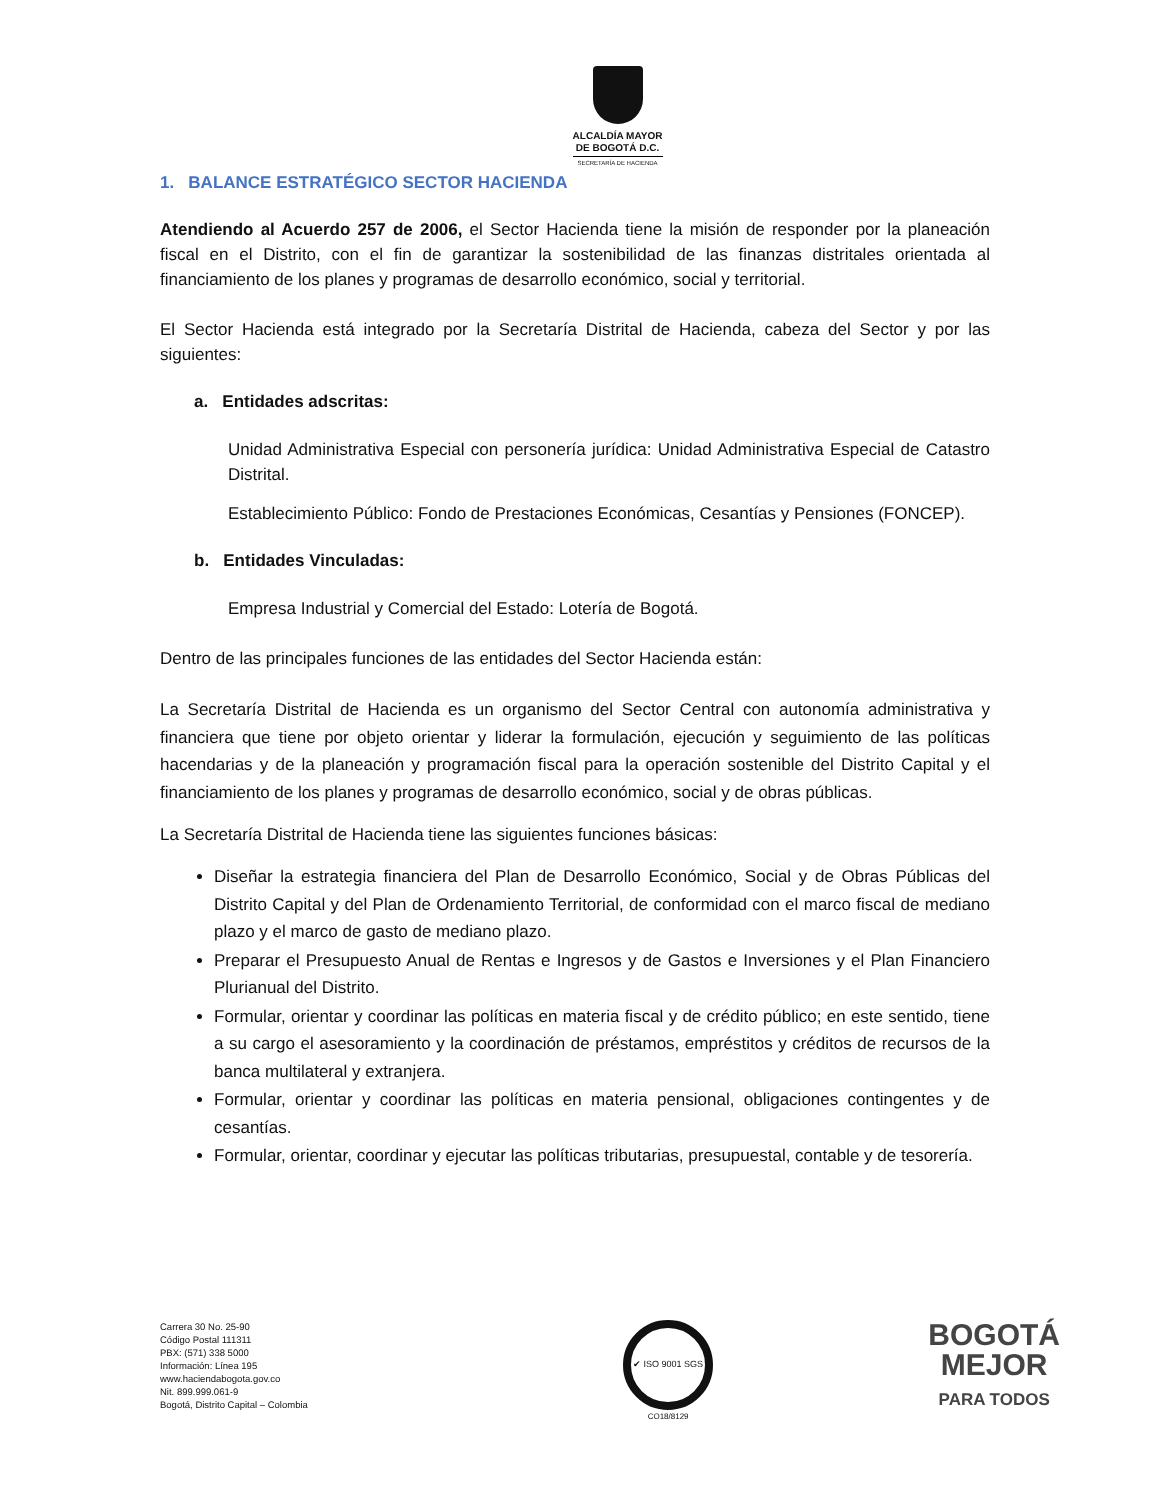ALCALDÍA MAYOR
DE BOGOTÁ D.C.
SECRETARÍA DE HACIENDA
1. BALANCE ESTRATÉGICO SECTOR HACIENDA
Atendiendo al Acuerdo 257 de 2006, el Sector Hacienda tiene la misión de responder por la planeación fiscal en el Distrito, con el fin de garantizar la sostenibilidad de las finanzas distritales orientada al financiamiento de los planes y programas de desarrollo económico, social y territorial.
El Sector Hacienda está integrado por la Secretaría Distrital de Hacienda, cabeza del Sector y por las siguientes:
a. Entidades adscritas:
Unidad Administrativa Especial con personería jurídica: Unidad Administrativa Especial de Catastro Distrital.
Establecimiento Público: Fondo de Prestaciones Económicas, Cesantías y Pensiones (FONCEP).
b. Entidades Vinculadas:
Empresa Industrial y Comercial del Estado: Lotería de Bogotá.
Dentro de las principales funciones de las entidades del Sector Hacienda están:
La Secretaría Distrital de Hacienda es un organismo del Sector Central con autonomía administrativa y financiera que tiene por objeto orientar y liderar la formulación, ejecución y seguimiento de las políticas hacendarias y de la planeación y programación fiscal para la operación sostenible del Distrito Capital y el financiamiento de los planes y programas de desarrollo económico, social y de obras públicas.
La Secretaría Distrital de Hacienda tiene las siguientes funciones básicas:
Diseñar la estrategia financiera del Plan de Desarrollo Económico, Social y de Obras Públicas del Distrito Capital y del Plan de Ordenamiento Territorial, de conformidad con el marco fiscal de mediano plazo y el marco de gasto de mediano plazo.
Preparar el Presupuesto Anual de Rentas e Ingresos y de Gastos e Inversiones y el Plan Financiero Plurianual del Distrito.
Formular, orientar y coordinar las políticas en materia fiscal y de crédito público; en este sentido, tiene a su cargo el asesoramiento y la coordinación de préstamos, empréstitos y créditos de recursos de la banca multilateral y extranjera.
Formular, orientar y coordinar las políticas en materia pensional, obligaciones contingentes y de cesantías.
Formular, orientar, coordinar y ejecutar las políticas tributarias, presupuestal, contable y de tesorería.
Carrera 30 No. 25-90
Código Postal 111311
PBX: (571) 338 5000
Información: Línea 195
www.haciendabogota.gov.co
Nit. 899.999.061-9
Bogotá, Distrito Capital – Colombia
✔ ISO 9001 SGS
CO18/8129
BOGOTÁ
MEJOR
PARA TODOS